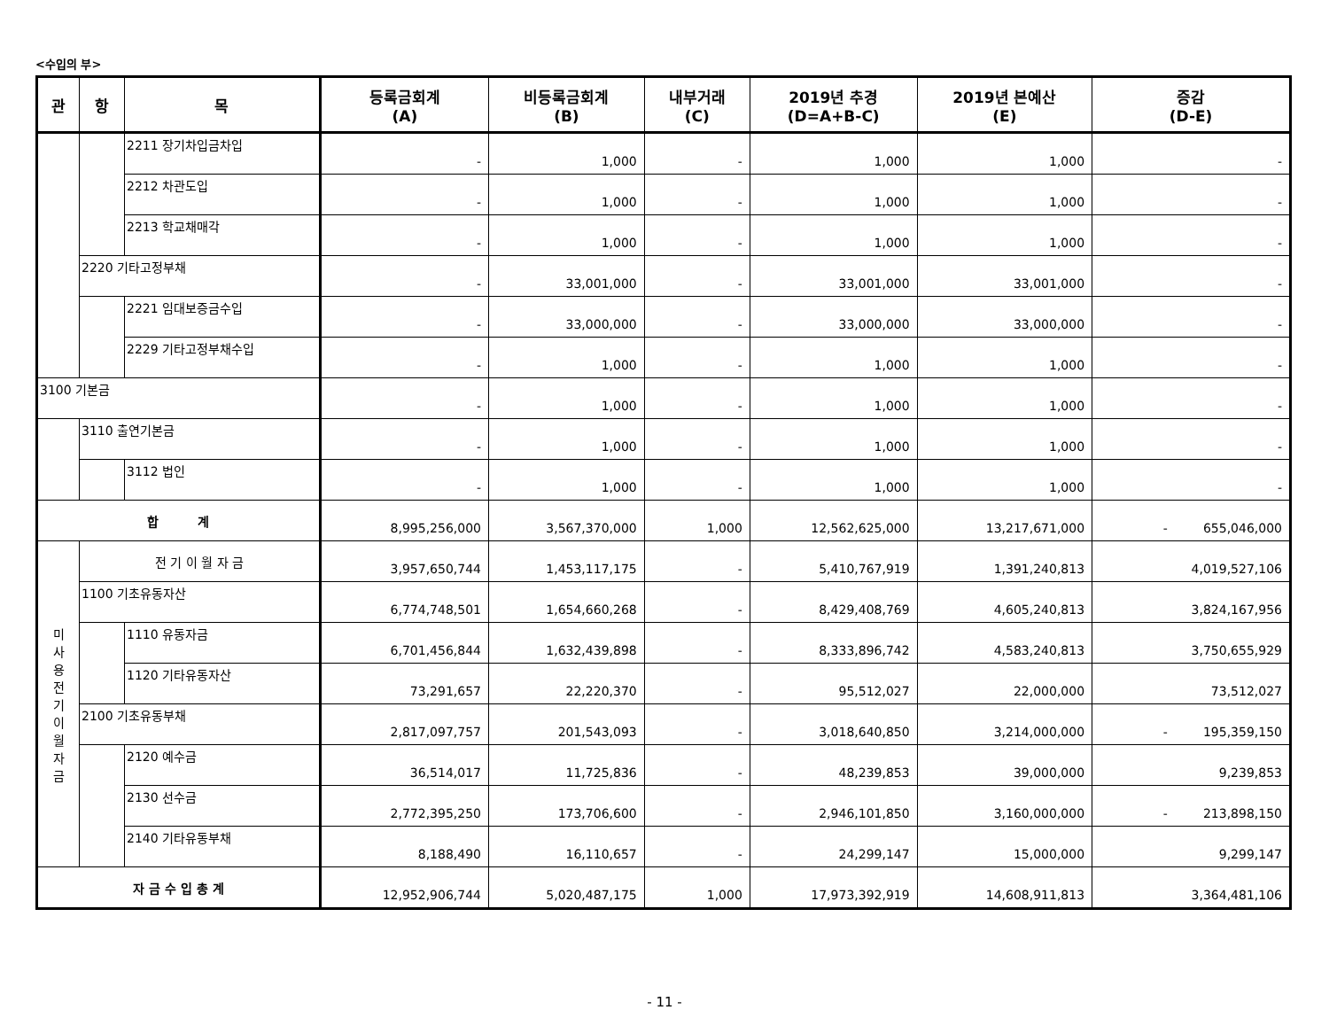<수입의 부>
| 관 | 항 | 목 | 등록금회계 (A) | 비등록금회계 (B) | 내부거래 (C) | 2019년 추경 (D=A+B-C) | 2019년 본예산 (E) | 증감 (D-E) |
| --- | --- | --- | --- | --- | --- | --- | --- | --- |
| | | 2211 장기차입금차입 | - | 1,000 | - | 1,000 | 1,000 | - |
| | | 2212 차관도입 | - | 1,000 | - | 1,000 | 1,000 | - |
| | | 2213 학교채매각 | - | 1,000 | - | 1,000 | 1,000 | - |
| | 2220 기타고정부채 | | - | 33,001,000 | - | 33,001,000 | 33,001,000 | - |
| | | 2221 임대보증금수입 | - | 33,000,000 | - | 33,000,000 | 33,000,000 | - |
| | | 2229 기타고정부채수입 | - | 1,000 | - | 1,000 | 1,000 | - |
| 3100 기본금 | | | - | 1,000 | - | 1,000 | 1,000 | - |
| | 3110 출연기본금 | | - | 1,000 | - | 1,000 | 1,000 | - |
| | | 3112 법인 | - | 1,000 | - | 1,000 | 1,000 | - |
| 합 계 | | | 8,995,256,000 | 3,567,370,000 | 1,000 | 12,562,625,000 | 13,217,671,000 | - 655,046,000 |
| 미 사 용 전 기 이 월 자 금 | 전 기 이 월 자 금 | | 3,957,650,744 | 1,453,117,175 | - | 5,410,767,919 | 1,391,240,813 | 4,019,527,106 |
| | 1100 기초유동자산 | | 6,774,748,501 | 1,654,660,268 | - | 8,429,408,769 | 4,605,240,813 | 3,824,167,956 |
| | | 1110 유동자금 | 6,701,456,844 | 1,632,439,898 | - | 8,333,896,742 | 4,583,240,813 | 3,750,655,929 |
| | | 1120 기타유동자산 | 73,291,657 | 22,220,370 | - | 95,512,027 | 22,000,000 | 73,512,027 |
| | 2100 기초유동부채 | | 2,817,097,757 | 201,543,093 | - | 3,018,640,850 | 3,214,000,000 | - 195,359,150 |
| | | 2120 예수금 | 36,514,017 | 11,725,836 | - | 48,239,853 | 39,000,000 | 9,239,853 |
| | | 2130 선수금 | 2,772,395,250 | 173,706,600 | - | 2,946,101,850 | 3,160,000,000 | - 213,898,150 |
| | | 2140 기타유동부채 | 8,188,490 | 16,110,657 | - | 24,299,147 | 15,000,000 | 9,299,147 |
| 자 금 수 입 총 계 | | | 12,952,906,744 | 5,020,487,175 | 1,000 | 17,973,392,919 | 14,608,911,813 | 3,364,481,106 |
- 11 -